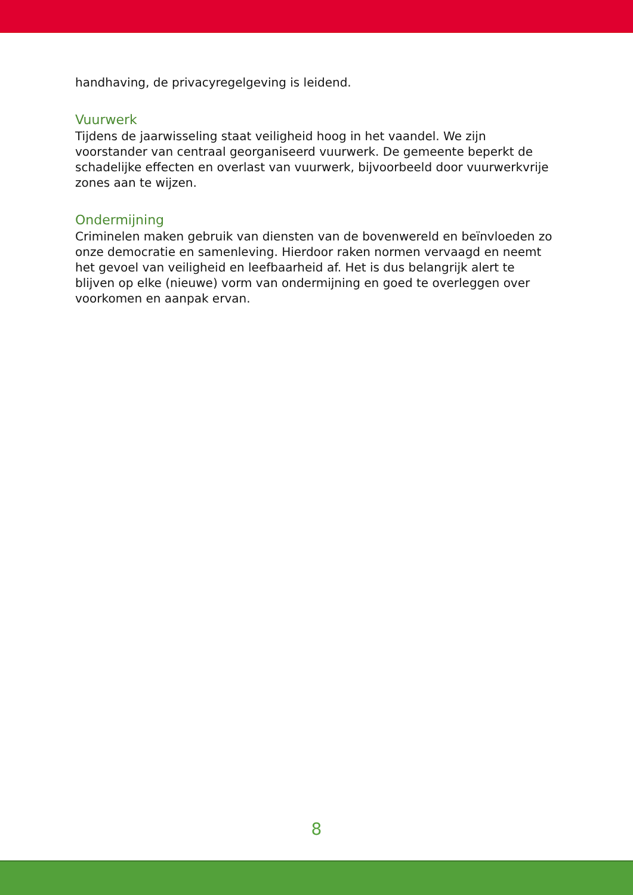handhaving, de privacyregelgeving is leidend.
Vuurwerk
Tijdens de jaarwisseling staat veiligheid hoog in het vaandel. We zijn voorstander van centraal georganiseerd vuurwerk. De gemeente beperkt de schadelijke effecten en overlast van vuurwerk, bijvoorbeeld door vuurwerkvrije zones aan te wijzen.
Ondermijning
Criminelen maken gebruik van diensten van de bovenwereld en beïnvloeden zo onze democratie en samenleving. Hierdoor raken normen vervaagd en neemt het gevoel van veiligheid en leefbaarheid af. Het is dus belangrijk alert te blijven op elke (nieuwe) vorm van ondermijning en goed te overleggen over voorkomen en aanpak ervan.
8